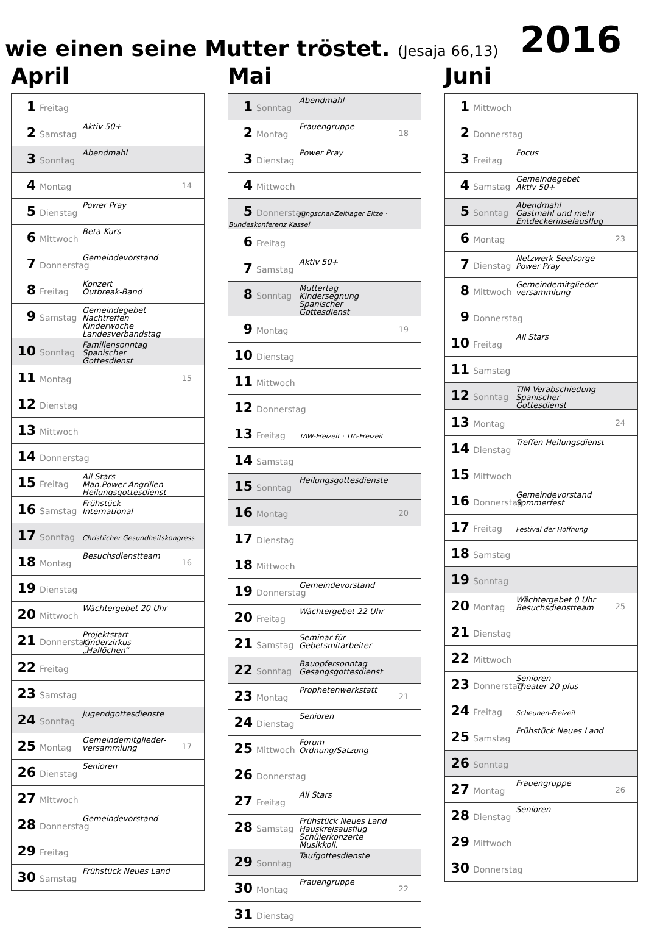wie einen seine Mutter tröstet. (Jesaja 66,13)
2016
April
| 1 Freitag |
| 2 Samstag Aktiv 50+ |
| 3 Sonntag Abendmahl |
| 4 Montag 14 |
| 5 Dienstag Power Pray |
| 6 Mittwoch Beta-Kurs |
| 7 Donnerstag Gemeindevorstand |
| 8 Freitag Konzert Outbreak-Band |
| 9 Samstag Gemeindegebet Nachtreffen Kinderwoche Landesverbandstag |
| 10 Sonntag Familiensonntag Spanischer Gottesdienst |
| 11 Montag 15 |
| 12 Dienstag |
| 13 Mittwoch |
| 14 Donnerstag |
| 15 Freitag All Stars Man.Power Angrillen Heilungsgottesdienst |
| 16 Samstag Frühstück International |
| 17 Sonntag Christlicher Gesundheitskongress |
| 18 Montag Besuchsdienstteam 16 |
| 19 Dienstag |
| 20 Mittwoch Wächtergebet 20 Uhr |
| 21 Donnerstag Projektstart Kinderzirkus „Hallöchen“ |
| 22 Freitag |
| 23 Samstag |
| 24 Sonntag Jugendgottesdienste |
| 25 Montag Gemeindemitglieder- versammlung 17 |
| 26 Dienstag Senioren |
| 27 Mittwoch |
| 28 Donnerstag Gemeindevorstand |
| 29 Freitag |
| 30 Samstag Frühstück Neues Land |
Mai
| 1 Sonntag Abendmahl |
| 2 Montag Frauengruppe 18 |
| 3 Dienstag Power Pray |
| 4 Mittwoch |
| 5 Donnerstag Jungschar-Zeltlager Eltze · Bundeskonferenz Kassel |
| 6 Freitag |
| 7 Samstag Aktiv 50+ |
| 8 Sonntag Muttertag Kindersegnung Spanischer Gottesdienst |
| 9 Montag 19 |
| 10 Dienstag |
| 11 Mittwoch |
| 12 Donnerstag |
| 13 Freitag TAW-Freizeit · TIA-Freizeit |
| 14 Samstag |
| 15 Sonntag Heilungsgottesdienste |
| 16 Montag 20 |
| 17 Dienstag |
| 18 Mittwoch |
| 19 Donnerstag Gemeindevorstand |
| 20 Freitag Wächtergebet 22 Uhr |
| 21 Samstag Seminar für Gebetsmitarbeiter |
| 22 Sonntag Bauopfersonntag Gesangsgottesdienst |
| 23 Montag Prophetenwerkstatt 21 |
| 24 Dienstag Senioren |
| 25 Mittwoch Forum Ordnung/Satzung |
| 26 Donnerstag |
| 27 Freitag All Stars |
| 28 Samstag Frühstück Neues Land Hauskreisausflug Schülerkonzerte Musikkoll. |
| 29 Sonntag Taufgottesdienste |
| 30 Montag Frauengruppe 22 |
| 31 Dienstag |
Juni
| 1 Mittwoch |
| 2 Donnerstag |
| 3 Freitag Focus |
| 4 Samstag Gemeindegebet Aktiv 50+ |
| 5 Sonntag Abendmahl Gastmahl und mehr Entdeckerinselausflug |
| 6 Montag 23 |
| 7 Dienstag Netzwerk Seelsorge Power Pray |
| 8 Mittwoch Gemeindemitglieder- versammlung |
| 9 Donnerstag |
| 10 Freitag All Stars |
| 11 Samstag |
| 12 Sonntag TIM-Verabschiedung Spanischer Gottesdienst |
| 13 Montag 24 |
| 14 Dienstag Treffen Heilungsdienst |
| 15 Mittwoch |
| 16 Donnerstag Gemeindevorstand Sommerfest |
| 17 Freitag Festival der Hoffnung |
| 18 Samstag |
| 19 Sonntag |
| 20 Montag Wächtergebet 0 Uhr Besuchsdienstteam 25 |
| 21 Dienstag |
| 22 Mittwoch |
| 23 Donnerstag Senioren Theater 20 plus |
| 24 Freitag Scheunen-Freizeit |
| 25 Samstag Frühstück Neues Land |
| 26 Sonntag |
| 27 Montag Frauengruppe 26 |
| 28 Dienstag Senioren |
| 29 Mittwoch |
| 30 Donnerstag |